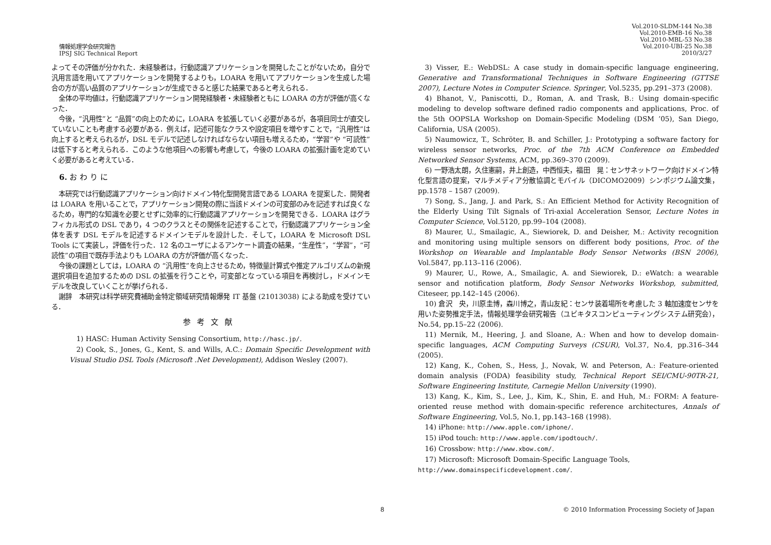情報処理学会研究報告
IPSJ SIG Technical Report
Vol.2010-SLDM-144 No.38
Vol.2010-EMB-16 No.38
Vol.2010-MBL-53 No.38
Vol.2010-UBI-25 No.38
2010/3/27
よってその評価が分かれた．未経験者は，行動認識アプリケーションを開発したことがないため，自分で汎用言語を用いてアプリケーションを開発するよりも，LOARA を用いてアプリケーションを生成した場合の方が高い品質のアプリケーションが生成できると感じた結果であると考えられる．
全体の平均値は，行動認識アプリケーション開発経験者・未経験者ともに LOARA の方が評価が高くなった．
今後，“汎用性”と “品質”の向上のために，LOARA を拡張していく必要があるが，各項目同士が直交していないことも考慮する必要がある．例えば，記述可能なクラスや設定項目を増やすことで，“汎用性”は向上すると考えられるが，DSL モデルで記述しなければならない項目も増えるため，“学習”や “可読性”は低下すると考えられる．このような他項目への影響も考慮して，今後の LOARA の拡張計画を定めていく必要があると考えている．
6. お わ り に
本研究では行動認識アプリケーション向けドメイン特化型開発言語である LOARA を提案した．開発者は LOARA を用いることで，アプリケーション開発の際に当該ドメインの可変部のみを記述すれば良くなるため，専門的な知識を必要とせずに効率的に行動認識アプリケーションを開発できる．LOARA はグラフィカル形式の DSL であり，4 つのクラスとその関係を記述することで，行動認識アプリケーション全体を表す DSL モデルを記述するドメインモデルを設計した．そして，LOARA を Microsoft DSL Tools にて実装し，評価を行った．12 名のユーザによるアンケート調査の結果，“生産性”，“学習”，“可読性”の項目で既存手法よりも LOARA の方が評価が高くなった．
今後の課題としては，LOARA の “汎用性”を向上させるため，特徴量計算式や推定アルゴリズムの新規選択項目を追加するための DSL の拡張を行うことや，可変部となっている項目を再検討し，ドメインモデルを改良していくことが挙げられる．
謝辞　本研究は科学研究費補助金特定領域研究情報爆発 IT 基盤 (21013038) による助成を受けている．
参考文献
1) HASC: Human Activity Sensing Consortium, http://hasc.jp/.
2) Cook, S., Jones, G., Kent, S. and Wills, A.C.: Domain Specific Development with Visual Studio DSL Tools (Microsoft .Net Development), Addison Wesley (2007).
3) Visser, E.: WebDSL: A case study in domain-specific language engineering, Generative and Transformational Techniques in Software Engineering (GTTSE 2007), Lecture Notes in Computer Science. Springer, Vol.5235, pp.291–373 (2008).
4) Bhanot, V., Paniscotti, D., Roman, A. and Trask, B.: Using domain-specific modeling to develop software defined radio components and applications, Proc. of the 5th OOPSLA Workshop on Domain-Specific Modeling (DSM ’05), San Diego, California, USA (2005).
5) Naumowicz, T., Schröter, B. and Schiller, J.: Prototyping a software factory for wireless sensor networks, Proc. of the 7th ACM Conference on Embedded Networked Sensor Systems, ACM, pp.369–370 (2009).
6) 一野浩太朗，久住憲嗣，井上創造，中西恒夫，福田　晃：センサネットワーク向けドメイン特化型言語の提案，マルチメディア分散協調とモバイル（DICOMO2009）シンポジウム論文集，pp.1578 – 1587 (2009).
7) Song, S., Jang, J. and Park, S.: An Efficient Method for Activity Recognition of the Elderly Using Tilt Signals of Tri-axial Acceleration Sensor, Lecture Notes in Computer Science, Vol.5120, pp.99–104 (2008).
8) Maurer, U., Smailagic, A., Siewiorek, D. and Deisher, M.: Activity recognition and monitoring using multiple sensors on different body positions, Proc. of the Workshop on Wearable and Implantable Body Sensor Networks (BSN 2006), Vol.5847, pp.113–116 (2006).
9) Maurer, U., Rowe, A., Smailagic, A. and Siewiorek, D.: eWatch: a wearable sensor and notification platform, Body Sensor Networks Workshop, submitted, Citeseer, pp.142–145 (2006).
10) 倉沢　央，川原圭博，森川博之，青山友紀：センサ装着場所を考慮した 3 軸加速度センサを用いた姿勢推定手法，情報処理学会研究報告（ユビキタスコンピューティングシステム研究会），No.54, pp.15–22 (2006).
11) Mernik, M., Heering, J. and Sloane, A.: When and how to develop domain-specific languages, ACM Computing Surveys (CSUR), Vol.37, No.4, pp.316–344 (2005).
12) Kang, K., Cohen, S., Hess, J., Novak, W. and Peterson, A.: Feature-oriented domain analysis (FODA) feasibility study, Technical Report SEI/CMU-90TR-21, Software Engineering Institute, Carnegie Mellon University (1990).
13) Kang, K., Kim, S., Lee, J., Kim, K., Shin, E. and Huh, M.: FORM: A feature-oriented reuse method with domain-specific reference architectures, Annals of Software Engineering, Vol.5, No.1, pp.143–168 (1998).
14) iPhone: http://www.apple.com/iphone/.
15) iPod touch: http://www.apple.com/ipodtouch/.
16) Crossbow: http://www.xbow.com/.
17) Microsoft: Microsoft Domain-Specific Language Tools,
http://www.domainspecificdevelopment.com/.
8 © 2010 Information Processing Society of Japan